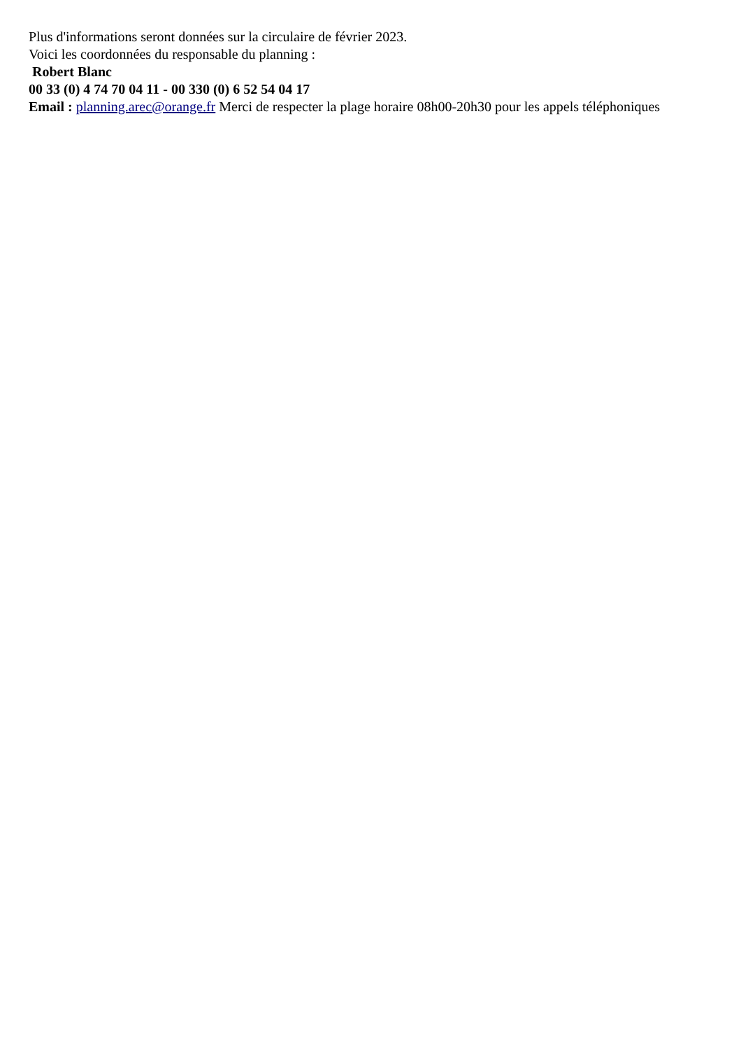Plus d'informations seront données sur la circulaire de février 2023.
Voici les coordonnées du responsable du planning :
Robert Blanc
00 33 (0) 4 74 70 04 11 - 00 330 (0) 6 52 54 04 17
Email : planning.arec@orange.fr Merci de respecter la plage horaire 08h00-20h30 pour les appels téléphoniques